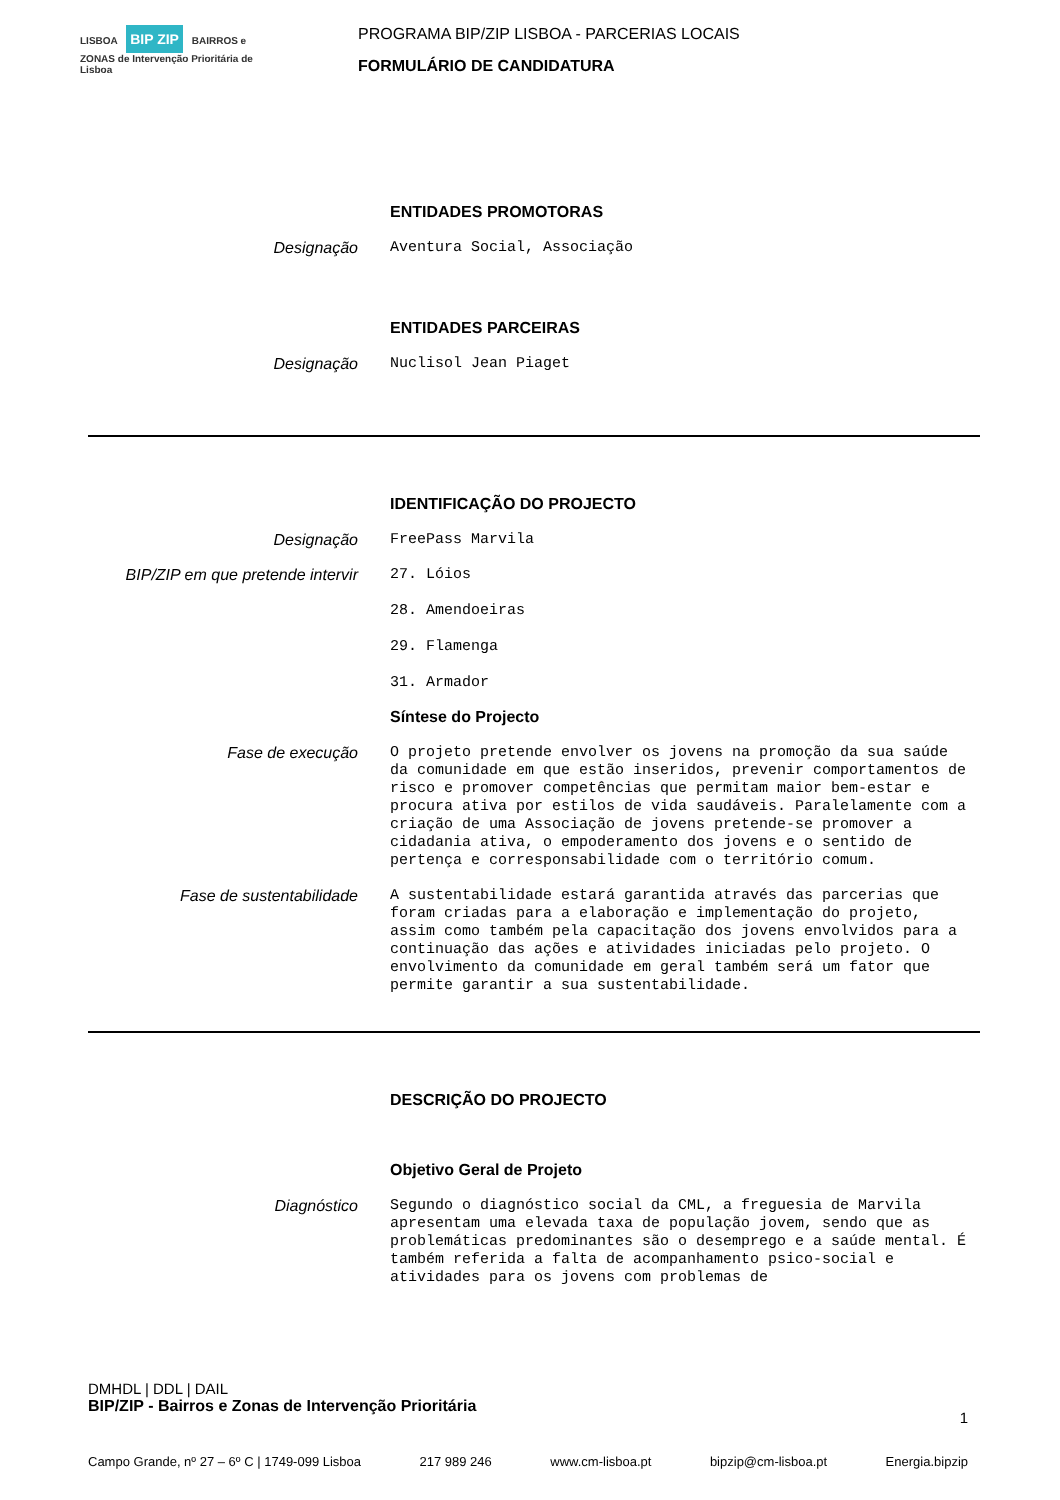LISBOA BIP ZIP BAIRROS e ZONAS de Intervenção Prioritária de Lisboa
PROGRAMA BIP/ZIP LISBOA - PARCERIAS LOCAIS
FORMULÁRIO DE CANDIDATURA
ENTIDADES PROMOTORAS
Designação
Aventura Social, Associação
ENTIDADES PARCEIRAS
Designação
Nuclisol Jean Piaget
IDENTIFICAÇÃO DO PROJECTO
Designação
FreePass Marvila
BIP/ZIP em que pretende intervir
27. Lóios
28. Amendoeiras
29. Flamenga
31. Armador
Síntese do Projecto
Fase de execução
O projeto pretende envolver os jovens na promoção da sua saúde da comunidade em que estão inseridos, prevenir comportamentos de risco e promover competências que permitam maior bem-estar e procura ativa por estilos de vida saudáveis. Paralelamente com a criação de uma Associação de jovens pretende-se promover a cidadania ativa, o empoderamento dos jovens e o sentido de pertença e corresponsabilidade com o território comum.
Fase de sustentabilidade
A sustentabilidade estará garantida através das parcerias que foram criadas para a elaboração e implementação do projeto, assim como também pela capacitação dos jovens envolvidos para a continuação das ações e atividades iniciadas pelo projeto. O envolvimento da comunidade em geral também será um fator que permite garantir a sua sustentabilidade.
DESCRIÇÃO DO PROJECTO
Objetivo Geral de Projeto
Diagnóstico
Segundo o diagnóstico social da CML, a freguesia de Marvila apresentam uma elevada taxa de população jovem, sendo que as problemáticas predominantes são o desemprego e a saúde mental. É também referida a falta de acompanhamento psico-social e atividades para os jovens com problemas de
DMHDL | DDL | DAIL
BIP/ZIP - Bairros e Zonas de Intervenção Prioritária
1
Campo Grande, nº 27 – 6º C | 1749-099 Lisboa 217 989 246 www.cm-lisboa.pt bipzip@cm-lisboa.pt Energia.bipzip